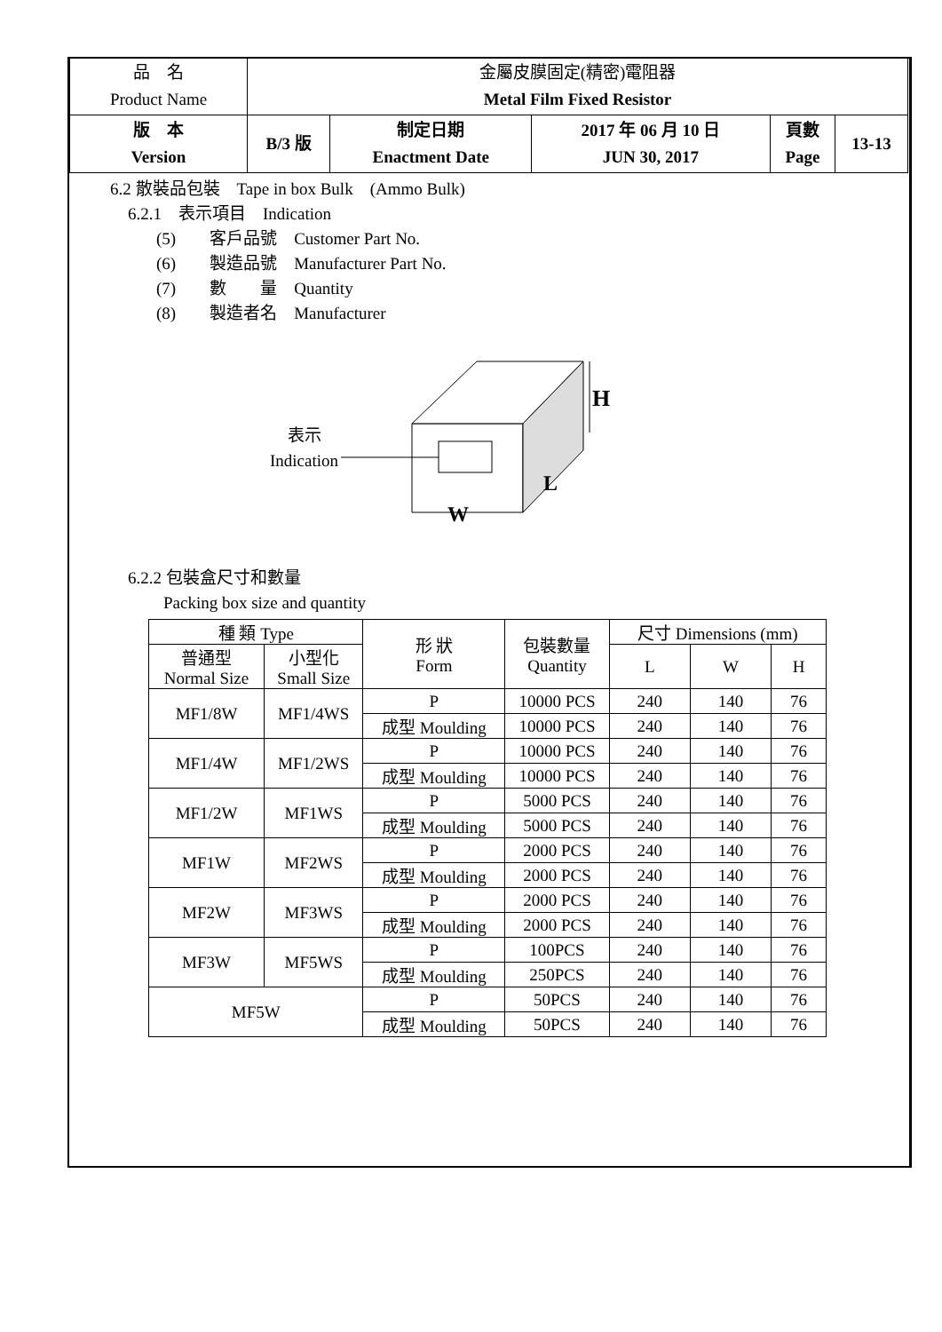| 品 名 Product Name | 金屬皮膜固定(精密)電阻器 Metal Film Fixed Resistor | | | | |
| 版 本 Version | B/3 版 | 制定日期 Enactment Date | 2017 年 06 月 10 日 JUN 30, 2017 | 頁數 Page | 13-13 |
6.2 散裝品包裝　Tape in box Bulk　(Ammo Bulk)
6.2.1　表示項目　Indication
(5)　　客戶品號　Customer Part No.
(6)　　製造品號　Manufacturer Part No.
(7)　　數　　量　Quantity
(8)　　製造者名　Manufacturer
H
W
L
表示
Indication
6.2.2 包裝盒尺寸和數量
Packing box size and quantity
| 種 類 Type | | 形 狀 Form | 包裝數量 Quantity | 尺寸 Dimensions (mm) | | |
| 普通型 Normal Size | 小型化 Small Size | | | L | W | H |
| MF1/8W | MF1/4WS | P | 10000 PCS | 240 | 140 | 76 |
| | | 成型 Moulding | 10000 PCS | 240 | 140 | 76 |
| MF1/4W | MF1/2WS | P | 10000 PCS | 240 | 140 | 76 |
| | | 成型 Moulding | 10000 PCS | 240 | 140 | 76 |
| MF1/2W | MF1WS | P | 5000 PCS | 240 | 140 | 76 |
| | | 成型 Moulding | 5000 PCS | 240 | 140 | 76 |
| MF1W | MF2WS | P | 2000 PCS | 240 | 140 | 76 |
| | | 成型 Moulding | 2000 PCS | 240 | 140 | 76 |
| MF2W | MF3WS | P | 2000 PCS | 240 | 140 | 76 |
| | | 成型 Moulding | 2000 PCS | 240 | 140 | 76 |
| MF3W | MF5WS | P | 100PCS | 240 | 140 | 76 |
| | | 成型 Moulding | 250PCS | 240 | 140 | 76 |
| MF5W | | P | 50PCS | 240 | 140 | 76 |
| | | 成型 Moulding | 50PCS | 240 | 140 | 76 |